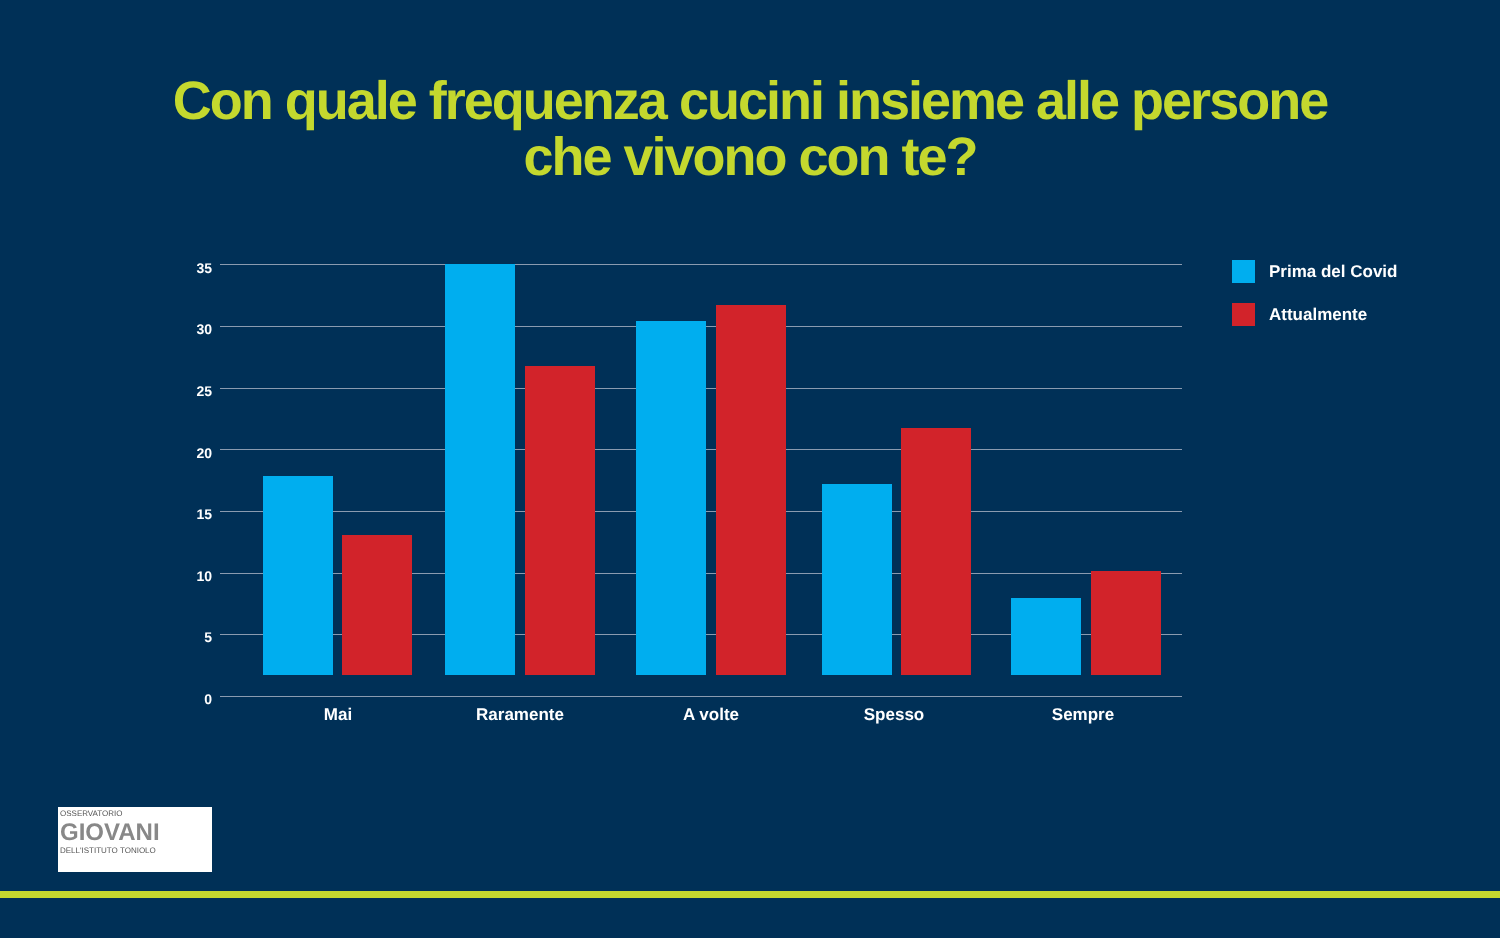Con quale frequenza cucini insieme alle persone
che vivono con te?
35
30
25
20
15
10
5
0
Mai Raramente A volte Spesso Sempre
Prima del Covid
Attualmente
OSSERVATORIO
GIOVANI
DELL'ISTITUTO TONIOLO